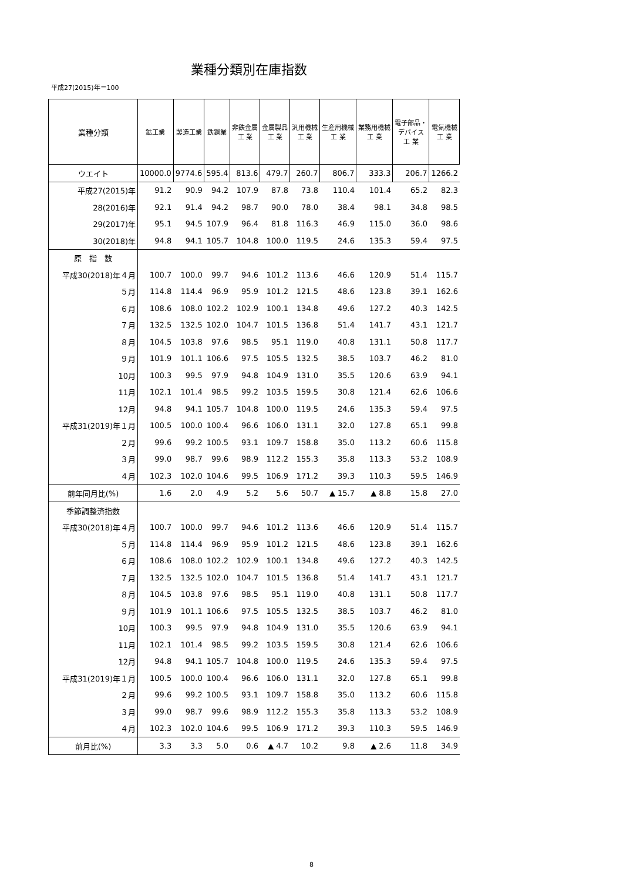業種分類別在庫指数
平成27(2015)年＝100
| 業種分類 | 鉱工業 | 製造工業 | 鉄鋼業 | 非鉄金属 工 業 | 金属製品 工 業 | 汎用機械 工 業 | 生産用機械 工 業 | 業務用機械 工 業 | 電子部品・ デバイス 工 業 | 電気機械 工 業 |
| --- | --- | --- | --- | --- | --- | --- | --- | --- | --- | --- |
| ウエイト | 10000.0 | 9774.6 | 595.4 | 813.6 | 479.7 | 260.7 | 806.7 | 333.3 | 206.7 | 1266.2 |
| 平成27(2015)年 | 91.2 | 90.9 | 94.2 | 107.9 | 87.8 | 73.8 | 110.4 | 101.4 | 65.2 | 82.3 |
| 28(2016)年 | 92.1 | 91.4 | 94.2 | 98.7 | 90.0 | 78.0 | 38.4 | 98.1 | 34.8 | 98.5 |
| 29(2017)年 | 95.1 | 94.5 | 107.9 | 96.4 | 81.8 | 116.3 | 46.9 | 115.0 | 36.0 | 98.6 |
| 30(2018)年 | 94.8 | 94.1 | 105.7 | 104.8 | 100.0 | 119.5 | 24.6 | 135.3 | 59.4 | 97.5 |
| 原 指 数 | | | | | | | | | | |
| 平成30(2018)年４月 | 100.7 | 100.0 | 99.7 | 94.6 | 101.2 | 113.6 | 46.6 | 120.9 | 51.4 | 115.7 |
| ５月 | 114.8 | 114.4 | 96.9 | 95.9 | 101.2 | 121.5 | 48.6 | 123.8 | 39.1 | 162.6 |
| ６月 | 108.6 | 108.0 | 102.2 | 102.9 | 100.1 | 134.8 | 49.6 | 127.2 | 40.3 | 142.5 |
| ７月 | 132.5 | 132.5 | 102.0 | 104.7 | 101.5 | 136.8 | 51.4 | 141.7 | 43.1 | 121.7 |
| ８月 | 104.5 | 103.8 | 97.6 | 98.5 | 95.1 | 119.0 | 40.8 | 131.1 | 50.8 | 117.7 |
| ９月 | 101.9 | 101.1 | 106.6 | 97.5 | 105.5 | 132.5 | 38.5 | 103.7 | 46.2 | 81.0 |
| 10月 | 100.3 | 99.5 | 97.9 | 94.8 | 104.9 | 131.0 | 35.5 | 120.6 | 63.9 | 94.1 |
| 11月 | 102.1 | 101.4 | 98.5 | 99.2 | 103.5 | 159.5 | 30.8 | 121.4 | 62.6 | 106.6 |
| 12月 | 94.8 | 94.1 | 105.7 | 104.8 | 100.0 | 119.5 | 24.6 | 135.3 | 59.4 | 97.5 |
| 平成31(2019)年１月 | 100.5 | 100.0 | 100.4 | 96.6 | 106.0 | 131.1 | 32.0 | 127.8 | 65.1 | 99.8 |
| ２月 | 99.6 | 99.2 | 100.5 | 93.1 | 109.7 | 158.8 | 35.0 | 113.2 | 60.6 | 115.8 |
| ３月 | 99.0 | 98.7 | 99.6 | 98.9 | 112.2 | 155.3 | 35.8 | 113.3 | 53.2 | 108.9 |
| ４月 | 102.3 | 102.0 | 104.6 | 99.5 | 106.9 | 171.2 | 39.3 | 110.3 | 59.5 | 146.9 |
| 前年同月比(%) | 1.6 | 2.0 | 4.9 | 5.2 | 5.6 | 50.7 | ▲ 15.7 | ▲ 8.8 | 15.8 | 27.0 |
| 季節調整済指数 | | | | | | | | | | |
| 平成30(2018)年４月 | 100.7 | 100.0 | 99.7 | 94.6 | 101.2 | 113.6 | 46.6 | 120.9 | 51.4 | 115.7 |
| ５月 | 114.8 | 114.4 | 96.9 | 95.9 | 101.2 | 121.5 | 48.6 | 123.8 | 39.1 | 162.6 |
| ６月 | 108.6 | 108.0 | 102.2 | 102.9 | 100.1 | 134.8 | 49.6 | 127.2 | 40.3 | 142.5 |
| ７月 | 132.5 | 132.5 | 102.0 | 104.7 | 101.5 | 136.8 | 51.4 | 141.7 | 43.1 | 121.7 |
| ８月 | 104.5 | 103.8 | 97.6 | 98.5 | 95.1 | 119.0 | 40.8 | 131.1 | 50.8 | 117.7 |
| ９月 | 101.9 | 101.1 | 106.6 | 97.5 | 105.5 | 132.5 | 38.5 | 103.7 | 46.2 | 81.0 |
| 10月 | 100.3 | 99.5 | 97.9 | 94.8 | 104.9 | 131.0 | 35.5 | 120.6 | 63.9 | 94.1 |
| 11月 | 102.1 | 101.4 | 98.5 | 99.2 | 103.5 | 159.5 | 30.8 | 121.4 | 62.6 | 106.6 |
| 12月 | 94.8 | 94.1 | 105.7 | 104.8 | 100.0 | 119.5 | 24.6 | 135.3 | 59.4 | 97.5 |
| 平成31(2019)年１月 | 100.5 | 100.0 | 100.4 | 96.6 | 106.0 | 131.1 | 32.0 | 127.8 | 65.1 | 99.8 |
| ２月 | 99.6 | 99.2 | 100.5 | 93.1 | 109.7 | 158.8 | 35.0 | 113.2 | 60.6 | 115.8 |
| ３月 | 99.0 | 98.7 | 99.6 | 98.9 | 112.2 | 155.3 | 35.8 | 113.3 | 53.2 | 108.9 |
| ４月 | 102.3 | 102.0 | 104.6 | 99.5 | 106.9 | 171.2 | 39.3 | 110.3 | 59.5 | 146.9 |
| 前月比(%) | 3.3 | 3.3 | 5.0 | 0.6 | ▲ 4.7 | 10.2 | 9.8 | ▲ 2.6 | 11.8 | 34.9 |
8